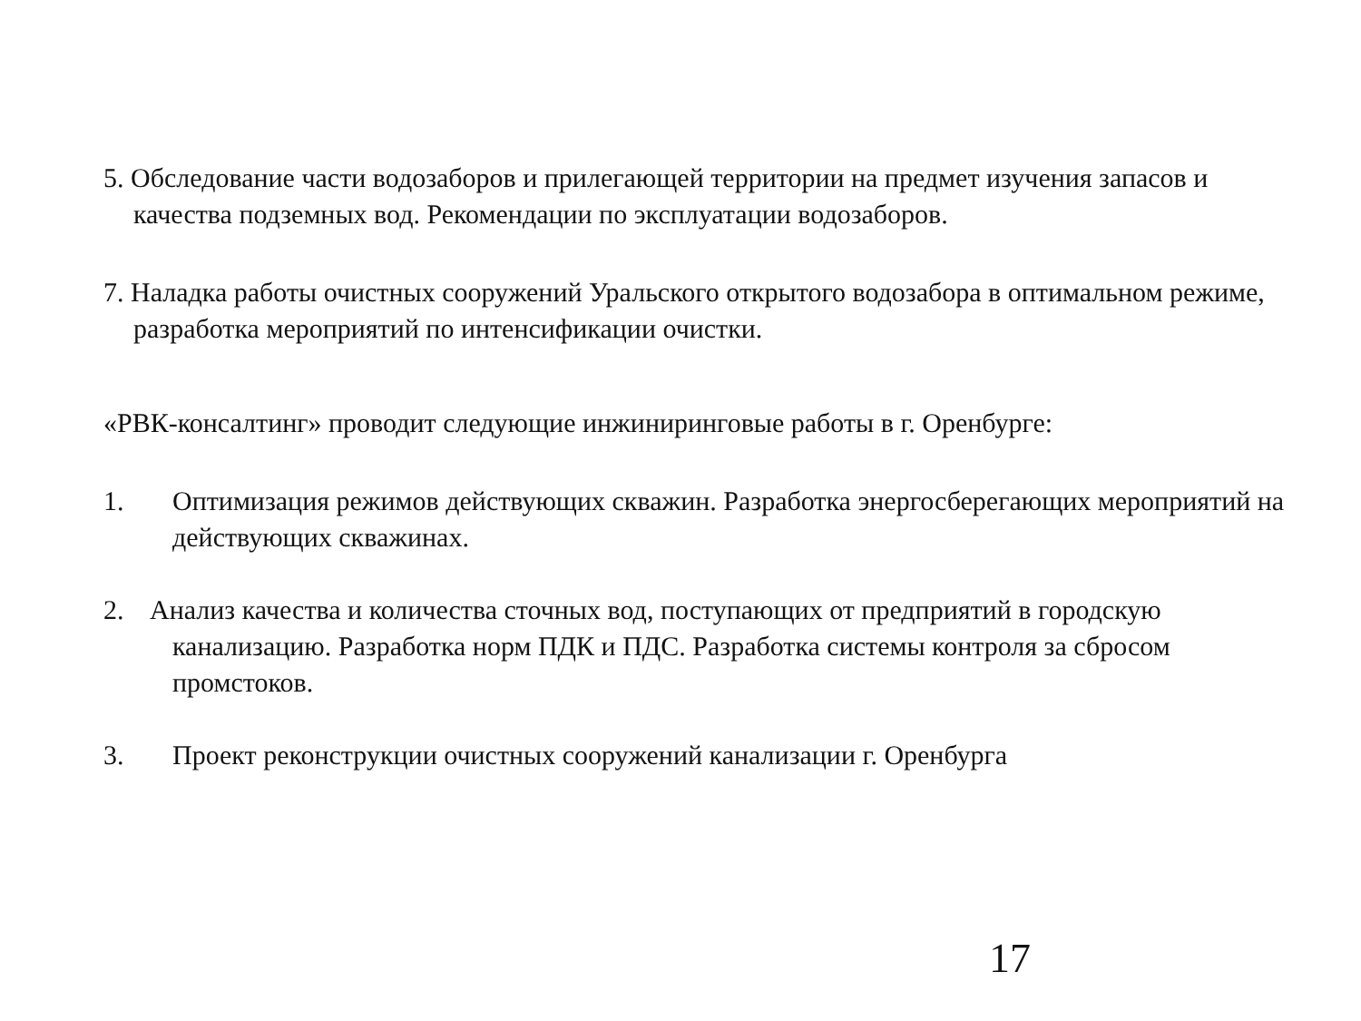5. Обследование части водозаборов и прилегающей территории на предмет изучения запасов и качества подземных вод. Рекомендации по эксплуатации водозаборов.
7. Наладка работы очистных сооружений Уральского открытого водозабора в оптимальном режиме, разработка мероприятий по интенсификации очистки.
«РВК-консалтинг» проводит следующие инжиниринговые работы в г. Оренбурге:
1. Оптимизация режимов действующих скважин. Разработка энергосберегающих мероприятий на действующих скважинах.
2. Анализ качества и количества сточных вод, поступающих от предприятий в городскую
канализацию. Разработка норм ПДК и ПДС. Разработка системы контроля за сбросом
промстоков.
3. Проект реконструкции очистных сооружений канализации г. Оренбурга
17